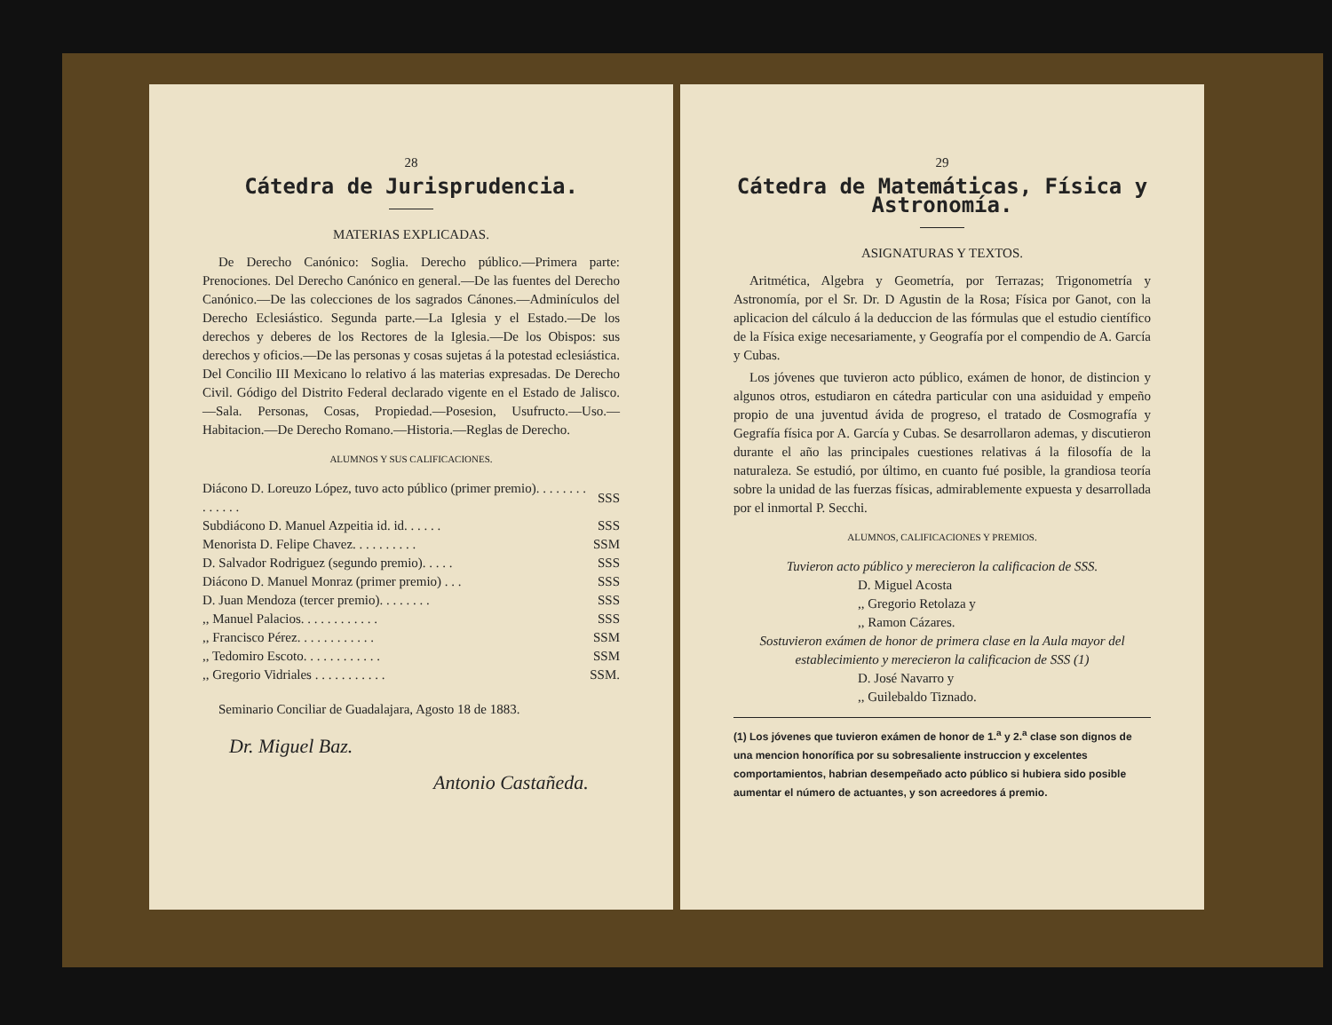28
Cátedra de Jurisprudencia.
MATERIAS EXPLICADAS.
De Derecho Canónico: Soglia. Derecho público.—Primera parte: Prenociones. Del Derecho Canónico en general.—De las fuentes del Derecho Canónico.—De las colecciones de los sagrados Cánones.—Adminículos del Derecho Eclesiástico. Segunda parte.—La Iglesia y el Estado.—De los derechos y deberes de los Rectores de la Iglesia.—De los Obispos: sus derechos y oficios.—De las personas y cosas sujetas á la potestad eclesiástica. Del Concilio III Mexicano lo relativo á las materias expresadas. De Derecho Civil. Gódigo del Distrito Federal declarado vigente en el Estado de Jalisco.—Sala. Personas, Cosas, Propiedad.—Posesion, Usufructo.—Uso.—Habitacion.—De Derecho Romano.—Historia.—Reglas de Derecho.
ALUMNOS Y SUS CALIFICACIONES.
| Diácono D. Loreuzo López, tuvo acto público (primer premio). . . . . . . . . . . . . . | SSS |
| Subdiácono D. Manuel Azpeitia id. id. . . . . . | SSS |
| Menorista D. Felipe Chavez. . . . . . . . . . | SSM |
| D. Salvador Rodriguez (segundo premio). . . . . | SSS |
| Diácono D. Manuel Monraz (primer premio) . . . | SSS |
| D. Juan Mendoza (tercer premio). . . . . . . . | SSS |
| ,, Manuel Palacios. . . . . . . . . . . . | SSS |
| ,, Francisco Pérez. . . . . . . . . . . . | SSM |
| ,, Tedomiro Escoto. . . . . . . . . . . . | SSM |
| ,, Gregorio Vidriales . . . . . . . . . . . | SSM. |
Seminario Conciliar de Guadalajara, Agosto 18 de 1883.
Dr. Miguel Baz.
Antonio Castañeda.
29
Cátedra de Matemáticas, Física y Astronomía.
ASIGNATURAS Y TEXTOS.
Aritmética, Algebra y Geometría, por Terrazas; Trigonometría y Astronomía, por el Sr. Dr. D Agustin de la Rosa; Física por Ganot, con la aplicacion del cálculo á la deduccion de las fórmulas que el estudio científico de la Física exige necesariamente, y Geografía por el compendio de A. García y Cubas.
Los jóvenes que tuvieron acto público, exámen de honor, de distincion y algunos otros, estudiaron en cátedra particular con una asiduidad y empeño propio de una juventud ávida de progreso, el tratado de Cosmografía y Gegrafía física por A. García y Cubas. Se desarrollaron ademas, y discutieron durante el año las principales cuestiones relativas á la filosofía de la naturaleza. Se estudió, por último, en cuanto fué posible, la grandiosa teoría sobre la unidad de las fuerzas físicas, admirablemente expuesta y desarrollada por el inmortal P. Secchi.
ALUMNOS, CALIFICACIONES Y PREMIOS.
Tuvieron acto público y merecieron la calificacion de SSS.
D. Miguel Acosta
,, Gregorio Retolaza y
,, Ramon Cázares.
Sostuvieron exámen de honor de primera clase en la Aula mayor del establecimiento y merecieron la calificacion de SSS (1)
D. José Navarro y
,, Guilebaldo Tiznado.
(1) Los jóvenes que tuvieron exámen de honor de 1.<sup>a</sup> y 2.<sup>a</sup> clase son dignos de una mencion honorífica por su sobresaliente instruccion y excelentes comportamientos, habrian desempeñado acto público si hubiera sido posible aumentar el número de actuantes, y son acreedores á premio.